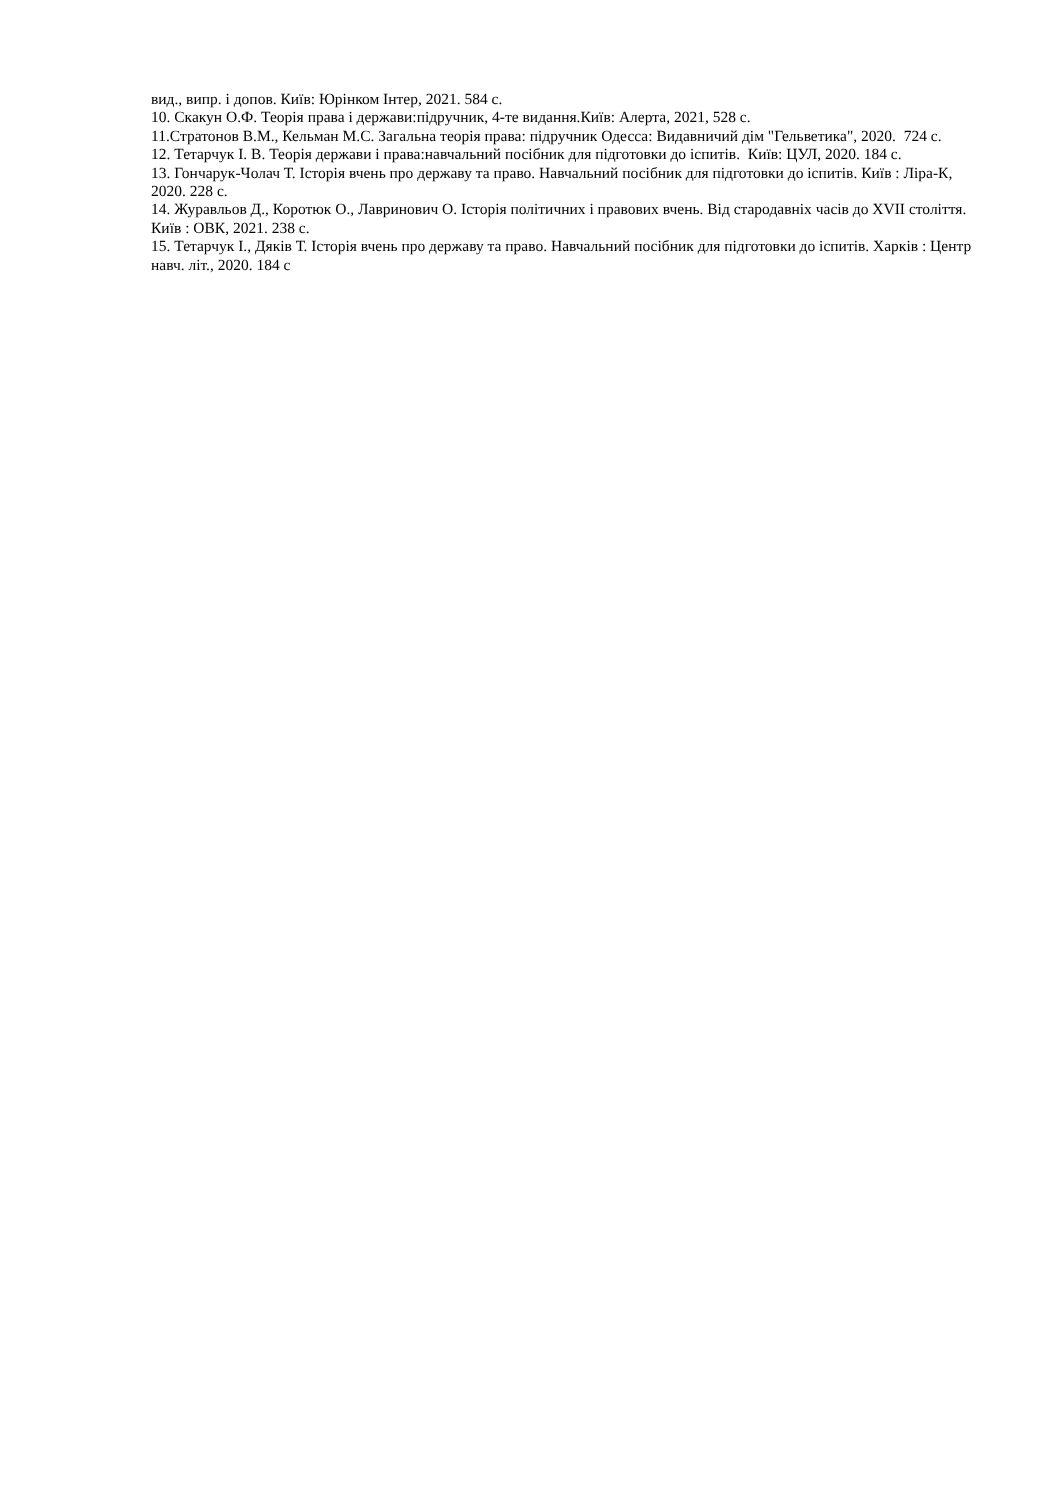вид., випр. і допов. Київ: Юрінком Інтер, 2021. 584 с.
10. Скакун О.Ф. Теорія права і держави:підручник, 4-те видання.Київ: Алерта, 2021, 528 с.
11.Стратонов В.М., Кельман М.С. Загальна теорія права: підручник Одесса: Видавничий дім "Гельветика", 2020. 724 с.
12. Тетарчук І. В. Теорія держави і права:навчальний посібник для підготовки до іспитів. Київ: ЦУЛ, 2020. 184 с.
13. Гончарук-Чолач Т. Історія вчень про державу та право. Навчальний посібник для підготовки до іспитів. Київ : Ліра-К, 2020. 228 с.
14. Журавльов Д., Коротюк О., Лавринович О. Історія політичних і правових вчень. Від стародавніх часів до XVII століття. Київ : ОВК, 2021. 238 с.
15. Тетарчук І., Дяків Т. Історія вчень про державу та право. Навчальний посібник для підготовки до іспитів. Харків : Центр навч. літ., 2020. 184 с